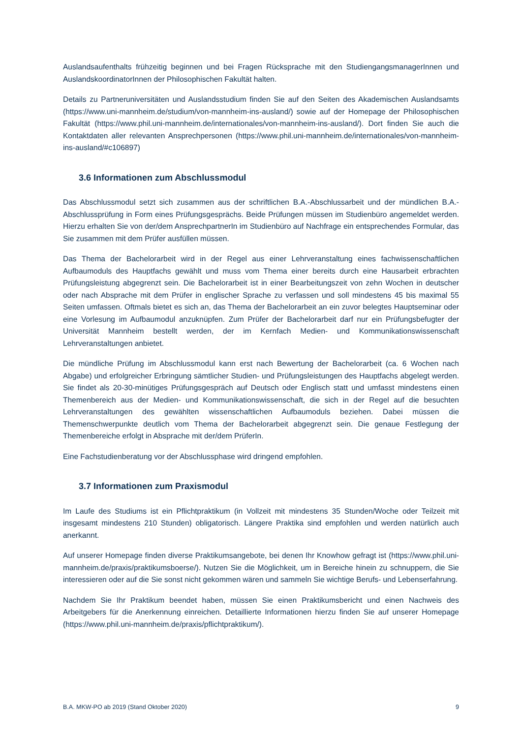Auslandsaufenthalts frühzeitig beginnen und bei Fragen Rücksprache mit den StudiengangsmanagerInnen und AuslandskoordinatorInnen der Philosophischen Fakultät halten.
Details zu Partneruniversitäten und Auslandsstudium finden Sie auf den Seiten des Akademischen Auslandsamts (https://www.uni-mannheim.de/studium/von-mannheim-ins-ausland/) sowie auf der Homepage der Philosophischen Fakultät (https://www.phil.uni-mannheim.de/internationales/von-mannheim-ins-ausland/). Dort finden Sie auch die Kontaktdaten aller relevanten Ansprechpersonen (https://www.phil.uni-mannheim.de/internationales/von-mannheim-ins-ausland/#c106897)
3.6 Informationen zum Abschlussmodul
Das Abschlussmodul setzt sich zusammen aus der schriftlichen B.A.-Abschlussarbeit und der mündlichen B.A.-Abschlussprüfung in Form eines Prüfungsgesprächs. Beide Prüfungen müssen im Studienbüro angemeldet werden. Hierzu erhalten Sie von der/dem AnsprechpartnerIn im Studienbüro auf Nachfrage ein entsprechendes Formular, das Sie zusammen mit dem Prüfer ausfüllen müssen.
Das Thema der Bachelorarbeit wird in der Regel aus einer Lehrveranstaltung eines fachwissenschaftlichen Aufbaumoduls des Hauptfachs gewählt und muss vom Thema einer bereits durch eine Hausarbeit erbrachten Prüfungsleistung abgegrenzt sein. Die Bachelorarbeit ist in einer Bearbeitungszeit von zehn Wochen in deutscher oder nach Absprache mit dem Prüfer in englischer Sprache zu verfassen und soll mindestens 45 bis maximal 55 Seiten umfassen. Oftmals bietet es sich an, das Thema der Bachelorarbeit an ein zuvor belegtes Hauptseminar oder eine Vorlesung im Aufbaumodul anzuknüpfen. Zum Prüfer der Bachelorarbeit darf nur ein Prüfungsbefugter der Universität Mannheim bestellt werden, der im Kernfach Medien- und Kommunikationswissenschaft Lehrveranstaltungen anbietet.
Die mündliche Prüfung im Abschlussmodul kann erst nach Bewertung der Bachelorarbeit (ca. 6 Wochen nach Abgabe) und erfolgreicher Erbringung sämtlicher Studien- und Prüfungsleistungen des Hauptfachs abgelegt werden. Sie findet als 20-30-minütiges Prüfungsgespräch auf Deutsch oder Englisch statt und umfasst mindestens einen Themenbereich aus der Medien- und Kommunikationswissenschaft, die sich in der Regel auf die besuchten Lehrveranstaltungen des gewählten wissenschaftlichen Aufbaumoduls beziehen. Dabei müssen die Themenschwerpunkte deutlich vom Thema der Bachelorarbeit abgegrenzt sein. Die genaue Festlegung der Themenbereiche erfolgt in Absprache mit der/dem PrüferIn.
Eine Fachstudienberatung vor der Abschlussphase wird dringend empfohlen.
3.7 Informationen zum Praxismodul
Im Laufe des Studiums ist ein Pflichtpraktikum (in Vollzeit mit mindestens 35 Stunden/Woche oder Teilzeit mit insgesamt mindestens 210 Stunden) obligatorisch. Längere Praktika sind empfohlen und werden natürlich auch anerkannt.
Auf unserer Homepage finden diverse Praktikumsangebote, bei denen Ihr Knowhow gefragt ist (https://www.phil.uni-mannheim.de/praxis/praktikumsboerse/). Nutzen Sie die Möglichkeit, um in Bereiche hinein zu schnuppern, die Sie interessieren oder auf die Sie sonst nicht gekommen wären und sammeln Sie wichtige Berufs- und Lebenserfahrung.
Nachdem Sie Ihr Praktikum beendet haben, müssen Sie einen Praktikumsbericht und einen Nachweis des Arbeitgebers für die Anerkennung einreichen. Detaillierte Informationen hierzu finden Sie auf unserer Homepage (https://www.phil.uni-mannheim.de/praxis/pflichtpraktikum/).
B.A. MKW-PO ab 2019 (Stand Oktober 2020) 9